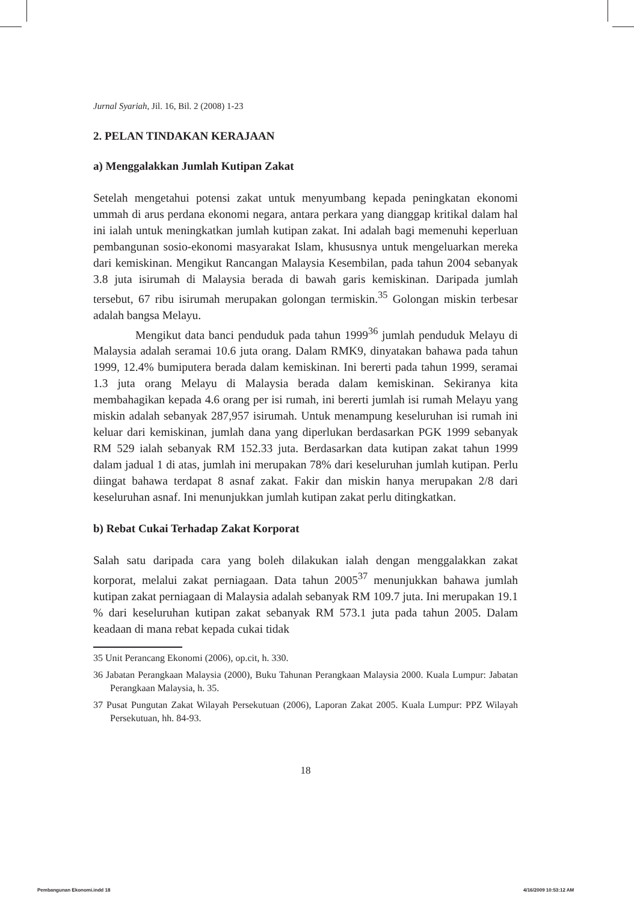Jurnal Syariah, Jil. 16, Bil. 2 (2008) 1-23
2. PELAN TINDAKAN KERAJAAN
a) Menggalakkan Jumlah Kutipan Zakat
Setelah mengetahui potensi zakat untuk menyumbang kepada peningkatan ekonomi ummah di arus perdana ekonomi negara, antara perkara yang dianggap kritikal dalam hal ini ialah untuk meningkatkan jumlah kutipan zakat. Ini adalah bagi memenuhi keperluan pembangunan sosio-ekonomi masyarakat Islam, khususnya untuk mengeluarkan mereka dari kemiskinan. Mengikut Rancangan Malaysia Kesembilan, pada tahun 2004 sebanyak 3.8 juta isirumah di Malaysia berada di bawah garis kemiskinan. Daripada jumlah tersebut, 67 ribu isirumah merupakan golongan termiskin.<sup>35</sup> Golongan miskin terbesar adalah bangsa Melayu.
Mengikut data banci penduduk pada tahun 1999<sup>36</sup> jumlah penduduk Melayu di Malaysia adalah seramai 10.6 juta orang. Dalam RMK9, dinyatakan bahawa pada tahun 1999, 12.4% bumiputera berada dalam kemiskinan. Ini bererti pada tahun 1999, seramai 1.3 juta orang Melayu di Malaysia berada dalam kemiskinan. Sekiranya kita membahagikan kepada 4.6 orang per isi rumah, ini bererti jumlah isi rumah Melayu yang miskin adalah sebanyak 287,957 isirumah. Untuk menampung keseluruhan isi rumah ini keluar dari kemiskinan, jumlah dana yang diperlukan berdasarkan PGK 1999 sebanyak RM 529 ialah sebanyak RM 152.33 juta. Berdasarkan data kutipan zakat tahun 1999 dalam jadual 1 di atas, jumlah ini merupakan 78% dari keseluruhan jumlah kutipan. Perlu diingat bahawa terdapat 8 asnaf zakat. Fakir dan miskin hanya merupakan 2/8 dari keseluruhan asnaf. Ini menunjukkan jumlah kutipan zakat perlu ditingkatkan.
b) Rebat Cukai Terhadap Zakat Korporat
Salah satu daripada cara yang boleh dilakukan ialah dengan menggalakkan zakat korporat, melalui zakat perniagaan. Data tahun 2005<sup>37</sup> menunjukkan bahawa jumlah kutipan zakat perniagaan di Malaysia adalah sebanyak RM 109.7 juta. Ini merupakan 19.1 % dari keseluruhan kutipan zakat sebanyak RM 573.1 juta pada tahun 2005. Dalam keadaan di mana rebat kepada cukai tidak
35 Unit Perancang Ekonomi (2006), op.cit, h. 330.
36 Jabatan Perangkaan Malaysia (2000), Buku Tahunan Perangkaan Malaysia 2000. Kuala Lumpur: Jabatan Perangkaan Malaysia, h. 35.
37 Pusat Pungutan Zakat Wilayah Persekutuan (2006), Laporan Zakat 2005. Kuala Lumpur: PPZ Wilayah Persekutuan, hh. 84-93.
18
Pembangunan Ekonomi.indd 18 4/16/2009 10:53:12 AM